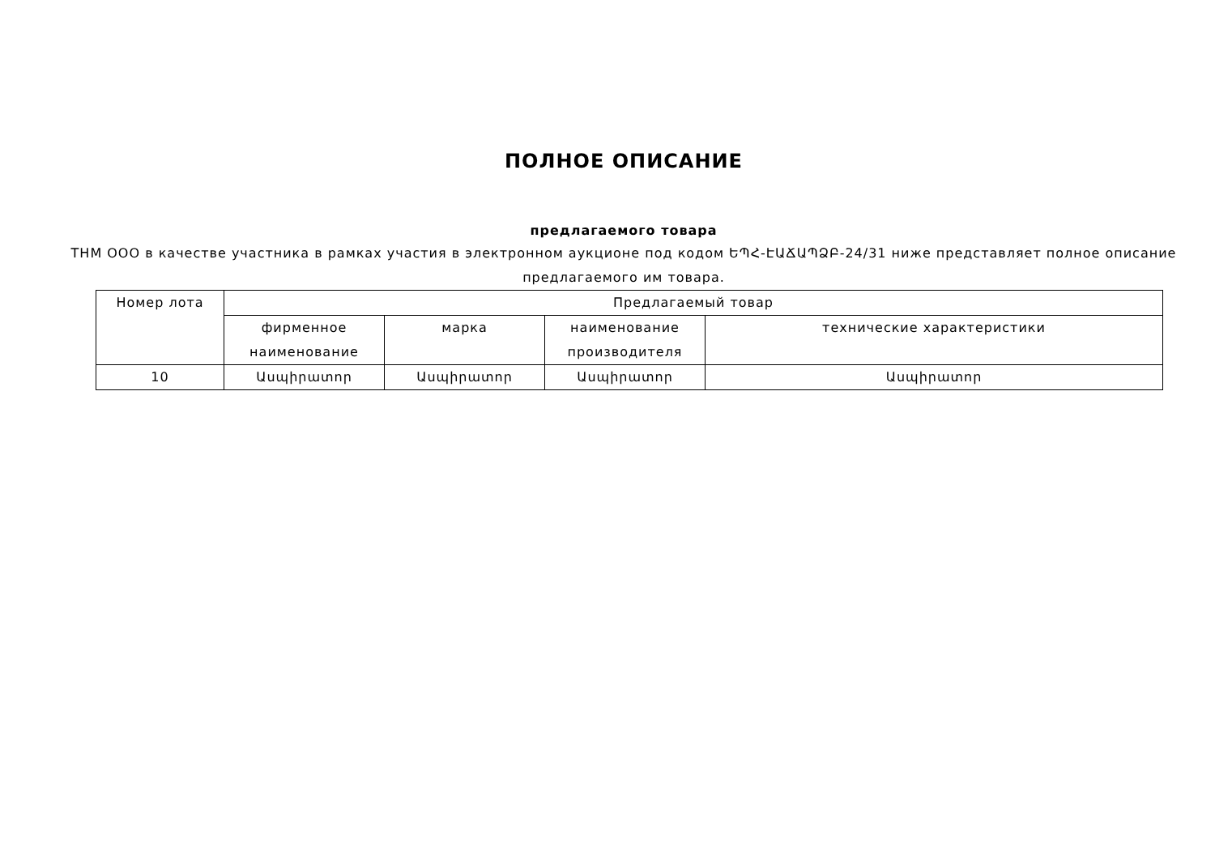ПОЛНОЕ ОПИСАНИЕ
предлагаемого товара
THM OOO в качестве участника в рамках участия в электронном аукционе под кодом ԵՊՀ-ԷԱՃԱՊՁԲ-24/31 ниже представляет полное описание предлагаемого им товара.
| Номер лота | Предлагаемый товар | | | |
| --- | --- | --- | --- | --- |
| | фирменное наименование | марка | наименование производителя | технические характеристики |
| 10 | Ասպիրատոր | Ասպիրատոր | Ասպիրատոր | Ասպիրատոր |